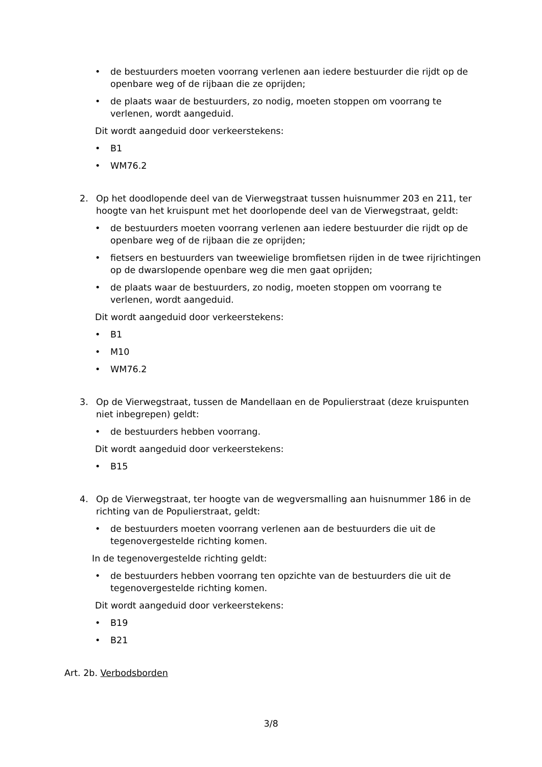• de bestuurders moeten voorrang verlenen aan iedere bestuurder die rijdt op de openbare weg of de rijbaan die ze oprijden;
• de plaats waar de bestuurders, zo nodig, moeten stoppen om voorrang te verlenen, wordt aangeduid.
Dit wordt aangeduid door verkeerstekens:
• B1
• WM76.2
2. Op het doodlopende deel van de Vierwegstraat tussen huisnummer 203 en 211, ter hoogte van het kruispunt met het doorlopende deel van de Vierwegstraat, geldt:
• de bestuurders moeten voorrang verlenen aan iedere bestuurder die rijdt op de openbare weg of de rijbaan die ze oprijden;
• fietsers en bestuurders van tweewielige bromfietsen rijden in de twee rijrichtingen op de dwarslopende openbare weg die men gaat oprijden;
• de plaats waar de bestuurders, zo nodig, moeten stoppen om voorrang te verlenen, wordt aangeduid.
Dit wordt aangeduid door verkeerstekens:
• B1
• M10
• WM76.2
3. Op de Vierwegstraat, tussen de Mandellaan en de Populierstraat (deze kruispunten niet inbegrepen) geldt:
• de bestuurders hebben voorrang.
Dit wordt aangeduid door verkeerstekens:
• B15
4. Op de Vierwegstraat, ter hoogte van de wegversmalling aan huisnummer 186 in de richting van de Populierstraat, geldt:
• de bestuurders moeten voorrang verlenen aan de bestuurders die uit de tegenovergestelde richting komen.
In de tegenovergestelde richting geldt:
• de bestuurders hebben voorrang ten opzichte van de bestuurders die uit de tegenovergestelde richting komen.
Dit wordt aangeduid door verkeerstekens:
• B19
• B21
Art. 2b. Verbodsborden
3/8